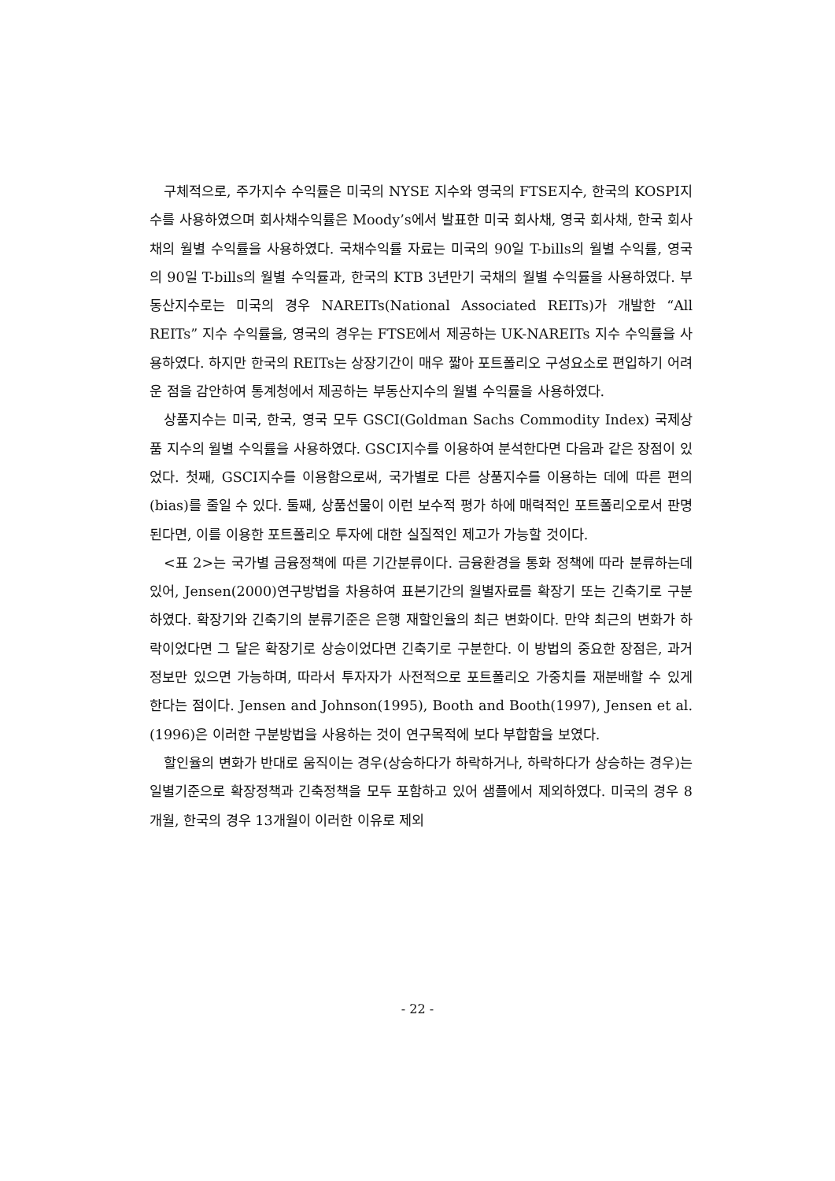구체적으로, 주가지수 수익률은 미국의 NYSE 지수와 영국의 FTSE지수, 한국의 KOSPI지수를 사용하였으며 회사채수익률은 Moody’s에서 발표한 미국 회사채, 영국 회사채, 한국 회사채의 월별 수익률을 사용하였다. 국채수익률 자료는 미국의 90일 T-bills의 월별 수익률, 영국의 90일 T-bills의 월별 수익률과, 한국의 KTB 3년만기 국채의 월별 수익률을 사용하였다. 부동산지수로는 미국의 경우 NAREITs(National Associated REITs)가 개발한 “All REITs” 지수 수익률을, 영국의 경우는 FTSE에서 제공하는 UK-NAREITs 지수 수익률을 사용하였다. 하지만 한국의 REITs는 상장기간이 매우 짧아 포트폴리오 구성요소로 편입하기 어려운 점을 감안하여 통계청에서 제공하는 부동산지수의 월별 수익률을 사용하였다.
상품지수는 미국, 한국, 영국 모두 GSCI(Goldman Sachs Commodity Index) 국제상품 지수의 월별 수익률을 사용하였다. GSCI지수를 이용하여 분석한다면 다음과 같은 장점이 있었다. 첫째, GSCI지수를 이용함으로써, 국가별로 다른 상품지수를 이용하는 데에 따른 편의(bias)를 줄일 수 있다. 둘째, 상품선물이 이런 보수적 평가 하에 매력적인 포트폴리오로서 판명된다면, 이를 이용한 포트폴리오 투자에 대한 실질적인 제고가 가능할 것이다.
<표 2>는 국가별 금융정책에 따른 기간분류이다. 금융환경을 통화 정책에 따라 분류하는데 있어, Jensen(2000)연구방법을 차용하여 표본기간의 월별자료를 확장기 또는 긴축기로 구분하였다. 확장기와 긴축기의 분류기준은 은행 재할인율의 최근 변화이다. 만약 최근의 변화가 하락이었다면 그 달은 확장기로 상승이었다면 긴축기로 구분한다. 이 방법의 중요한 장점은, 과거 정보만 있으면 가능하며, 따라서 투자자가 사전적으로 포트폴리오 가중치를 재분배할 수 있게 한다는 점이다. Jensen and Johnson(1995), Booth and Booth(1997), Jensen et al.(1996)은 이러한 구분방법을 사용하는 것이 연구목적에 보다 부합함을 보였다.
할인율의 변화가 반대로 움직이는 경우(상승하다가 하락하거나, 하락하다가 상승하는 경우)는 일별기준으로 확장정책과 긴축정책을 모두 포함하고 있어 샘플에서 제외하였다. 미국의 경우 8개월, 한국의 경우 13개월이 이러한 이유로 제외
- 22 -